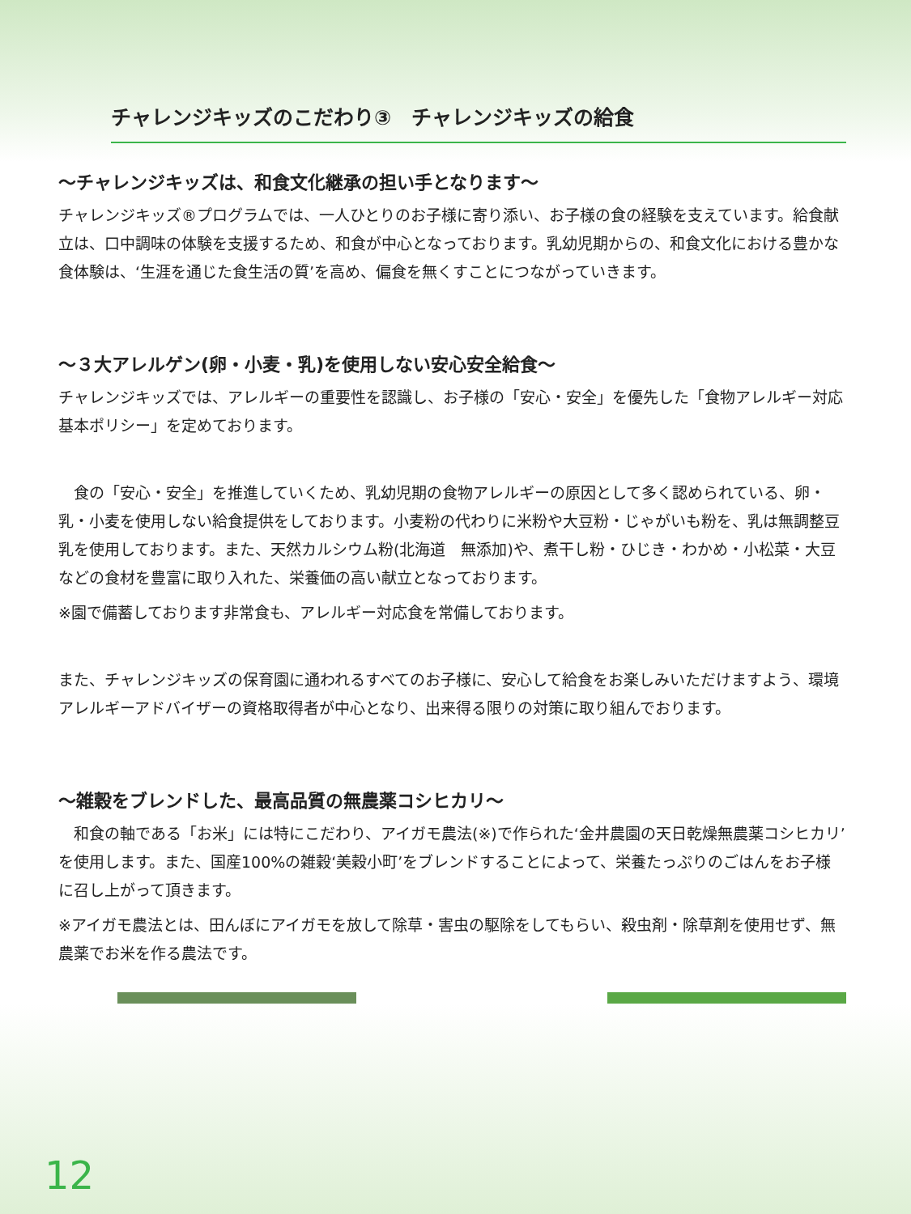チャレンジキッズのこだわり③　チャレンジキッズの給食
～チャレンジキッズは、和食文化継承の担い手となります～
チャレンジキッズ®プログラムでは、一人ひとりのお子様に寄り添い、お子様の食の経験を支えています。給食献立は、口中調味の体験を支援するため、和食が中心となっております。乳幼児期からの、和食文化における豊かな食体験は、‘生涯を通じた食生活の質’を高め、偏食を無くすことにつながっていきます。
～３大アレルゲン(卵・小麦・乳)を使用しない安心安全給食～
チャレンジキッズでは、アレルギーの重要性を認識し、お子様の「安心・安全」を優先した「食物アレルギー対応基本ポリシー」を定めております。
　食の「安心・安全」を推進していくため、乳幼児期の食物アレルギーの原因として多く認められている、卵・乳・小麦を使用しない給食提供をしております。小麦粉の代わりに米粉や大豆粉・じゃがいも粉を、乳は無調整豆乳を使用しております。また、天然カルシウム粉(北海道　無添加)や、煮干し粉・ひじき・わかめ・小松菜・大豆などの食材を豊富に取り入れた、栄養価の高い献立となっております。
※園で備蓄しております非常食も、アレルギー対応食を常備しております。
また、チャレンジキッズの保育園に通われるすべてのお子様に、安心して給食をお楽しみいただけますよう、環境アレルギーアドバイザーの資格取得者が中心となり、出来得る限りの対策に取り組んでおります。
～雑穀をブレンドした、最高品質の無農薬コシヒカリ～
　和食の軸である「お米」には特にこだわり、アイガモ農法(※)で作られた‘金井農園の天日乾燥無農薬コシヒカリ’を使用します。また、国産100%の雑穀‘美穀小町’をブレンドすることによって、栄養たっぷりのごはんをお子様に召し上がって頂きます。
※アイガモ農法とは、田んぼにアイガモを放して除草・害虫の駆除をしてもらい、殺虫剤・除草剤を使用せず、無農薬でお米を作る農法です。
12